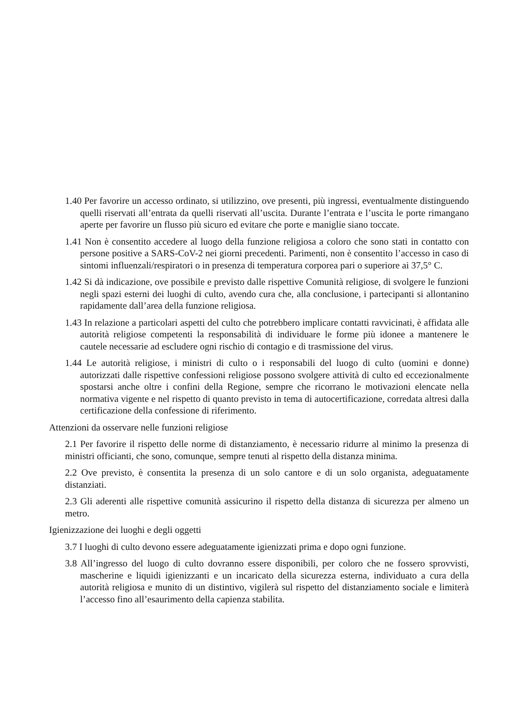1.40 Per favorire un accesso ordinato, si utilizzino, ove presenti, più ingressi, eventualmente distinguendo quelli riservati all’entrata da quelli riservati all’uscita. Durante l’entrata e l’uscita le porte rimangano aperte per favorire un flusso più sicuro ed evitare che porte e maniglie siano toccate.
1.41 Non è consentito accedere al luogo della funzione religiosa a coloro che sono stati in contatto con persone positive a SARS-CoV-2 nei giorni precedenti. Parimenti, non è consentito l’accesso in caso di sintomi influenzali/respiratori o in presenza di temperatura corporea pari o superiore ai 37,5° C.
1.42 Si dà indicazione, ove possibile e previsto dalle rispettive Comunità religiose, di svolgere le funzioni negli spazi esterni dei luoghi di culto, avendo cura che, alla conclusione, i partecipanti si allontanino rapidamente dall’area della funzione religiosa.
1.43 In relazione a particolari aspetti del culto che potrebbero implicare contatti ravvicinati, è affidata alle autorità religiose competenti la responsabilità di individuare le forme più idonee a mantenere le cautele necessarie ad escludere ogni rischio di contagio e di trasmissione del virus.
1.44 Le autorità religiose, i ministri di culto o i responsabili del luogo di culto (uomini e donne) autorizzati dalle rispettive confessioni religiose possono svolgere attività di culto ed eccezionalmente spostarsi anche oltre i confini della Regione, sempre che ricorrano le motivazioni elencate nella normativa vigente e nel rispetto di quanto previsto in tema di autocertificazione, corredata altresì dalla certificazione della confessione di riferimento.
Attenzioni da osservare nelle funzioni religiose
2.1 Per favorire il rispetto delle norme di distanziamento, è necessario ridurre al minimo la presenza di ministri officianti, che sono, comunque, sempre tenuti al rispetto della distanza minima.
2.2 Ove previsto, è consentita la presenza di un solo cantore e di un solo organista, adeguatamente distanziati.
2.3 Gli aderenti alle rispettive comunità assicurino il rispetto della distanza di sicurezza per almeno un metro.
Igienizzazione dei luoghi e degli oggetti
3.7 I luoghi di culto devono essere adeguatamente igienizzati prima e dopo ogni funzione.
3.8 All’ingresso del luogo di culto dovranno essere disponibili, per coloro che ne fossero sprovvisti, mascherine e liquidi igienizzanti e un incaricato della sicurezza esterna, individuato a cura della autorità religiosa e munito di un distintivo, vigilerà sul rispetto del distanziamento sociale e limiterà l’accesso fino all’esaurimento della capienza stabilita.